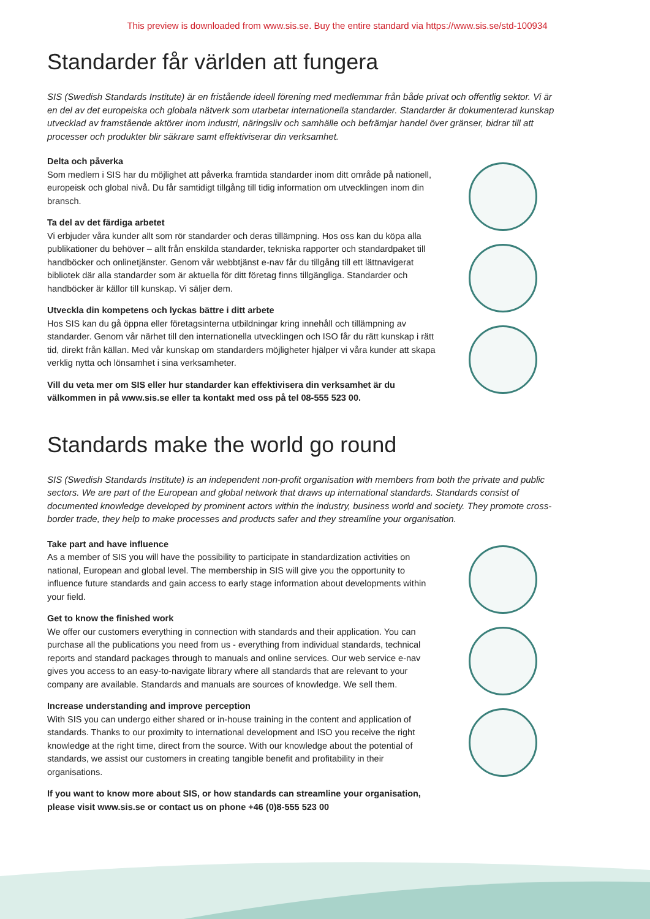This preview is downloaded from www.sis.se. Buy the entire standard via https://www.sis.se/std-100934
Standarder får världen att fungera
SIS (Swedish Standards Institute) är en fristående ideell förening med medlemmar från både privat och offentlig sektor. Vi är en del av det europeiska och globala nätverk som utarbetar internationella standarder. Standarder är dokumenterad kunskap utvecklad av framstående aktörer inom industri, näringsliv och samhälle och befrämjar handel över gränser, bidrar till att processer och produkter blir säkrare samt effektiviserar din verksamhet.
Delta och påverka
Som medlem i SIS har du möjlighet att påverka framtida standarder inom ditt område på nationell, europeisk och global nivå. Du får samtidigt tillgång till tidig information om utvecklingen inom din bransch.
Ta del av det färdiga arbetet
Vi erbjuder våra kunder allt som rör standarder och deras tillämpning. Hos oss kan du köpa alla publikationer du behöver – allt från enskilda standarder, tekniska rapporter och standardpaket till handböcker och onlinetjänster. Genom vår webbtjänst e-nav får du tillgång till ett lättnavigerat bibliotek där alla standarder som är aktuella för ditt företag finns tillgängliga. Standarder och handböcker är källor till kunskap. Vi säljer dem.
Utveckla din kompetens och lyckas bättre i ditt arbete
Hos SIS kan du gå öppna eller företagsinterna utbildningar kring innehåll och tillämpning av standarder. Genom vår närhet till den internationella utvecklingen och ISO får du rätt kunskap i rätt tid, direkt från källan. Med vår kunskap om standarders möjligheter hjälper vi våra kunder att skapa verklig nytta och lönsamhet i sina verksamheter.
Vill du veta mer om SIS eller hur standarder kan effektivisera din verksamhet är du välkommen in på www.sis.se eller ta kontakt med oss på tel 08-555 523 00.
Standards make the world go round
SIS (Swedish Standards Institute) is an independent non-profit organisation with members from both the private and public sectors. We are part of the European and global network that draws up international standards. Standards consist of documented knowledge developed by prominent actors within the industry, business world and society. They promote cross-border trade, they help to make processes and products safer and they streamline your organisation.
Take part and have influence
As a member of SIS you will have the possibility to participate in standardization activities on national, European and global level. The membership in SIS will give you the opportunity to influence future standards and gain access to early stage information about developments within your field.
Get to know the finished work
We offer our customers everything in connection with standards and their application. You can purchase all the publications you need from us - everything from individual standards, technical reports and standard packages through to manuals and online services. Our web service e-nav gives you access to an easy-to-navigate library where all standards that are relevant to your company are available. Standards and manuals are sources of knowledge. We sell them.
Increase understanding and improve perception
With SIS you can undergo either shared or in-house training in the content and application of standards. Thanks to our proximity to international development and ISO you receive the right knowledge at the right time, direct from the source. With our knowledge about the potential of standards, we assist our customers in creating tangible benefit and profitability in their organisations.
If you want to know more about SIS, or how standards can streamline your organisation, please visit www.sis.se or contact us on phone +46 (0)8-555 523 00